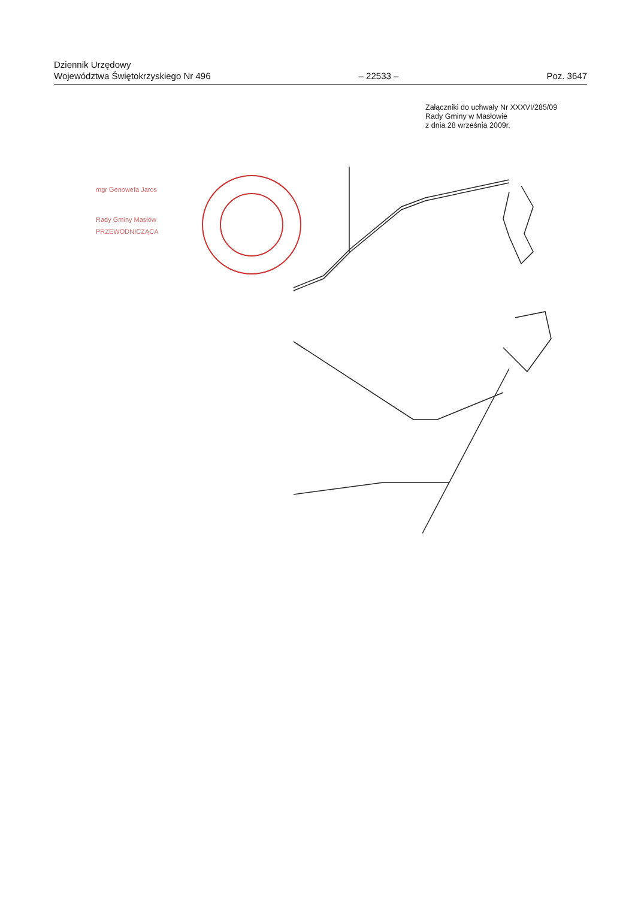Dziennik Urzędowy
Województwa Świętokrzyskiego Nr 496
– 22533 –
Poz. 3647
Załączniki do uchwały Nr XXXVI/285/09
Rady Gminy w Masłowie
z dnia 28 września 2009r.
mgr Genowefa Jaros
Rady Gminy Masłów
PRZEWODNICZĄCA